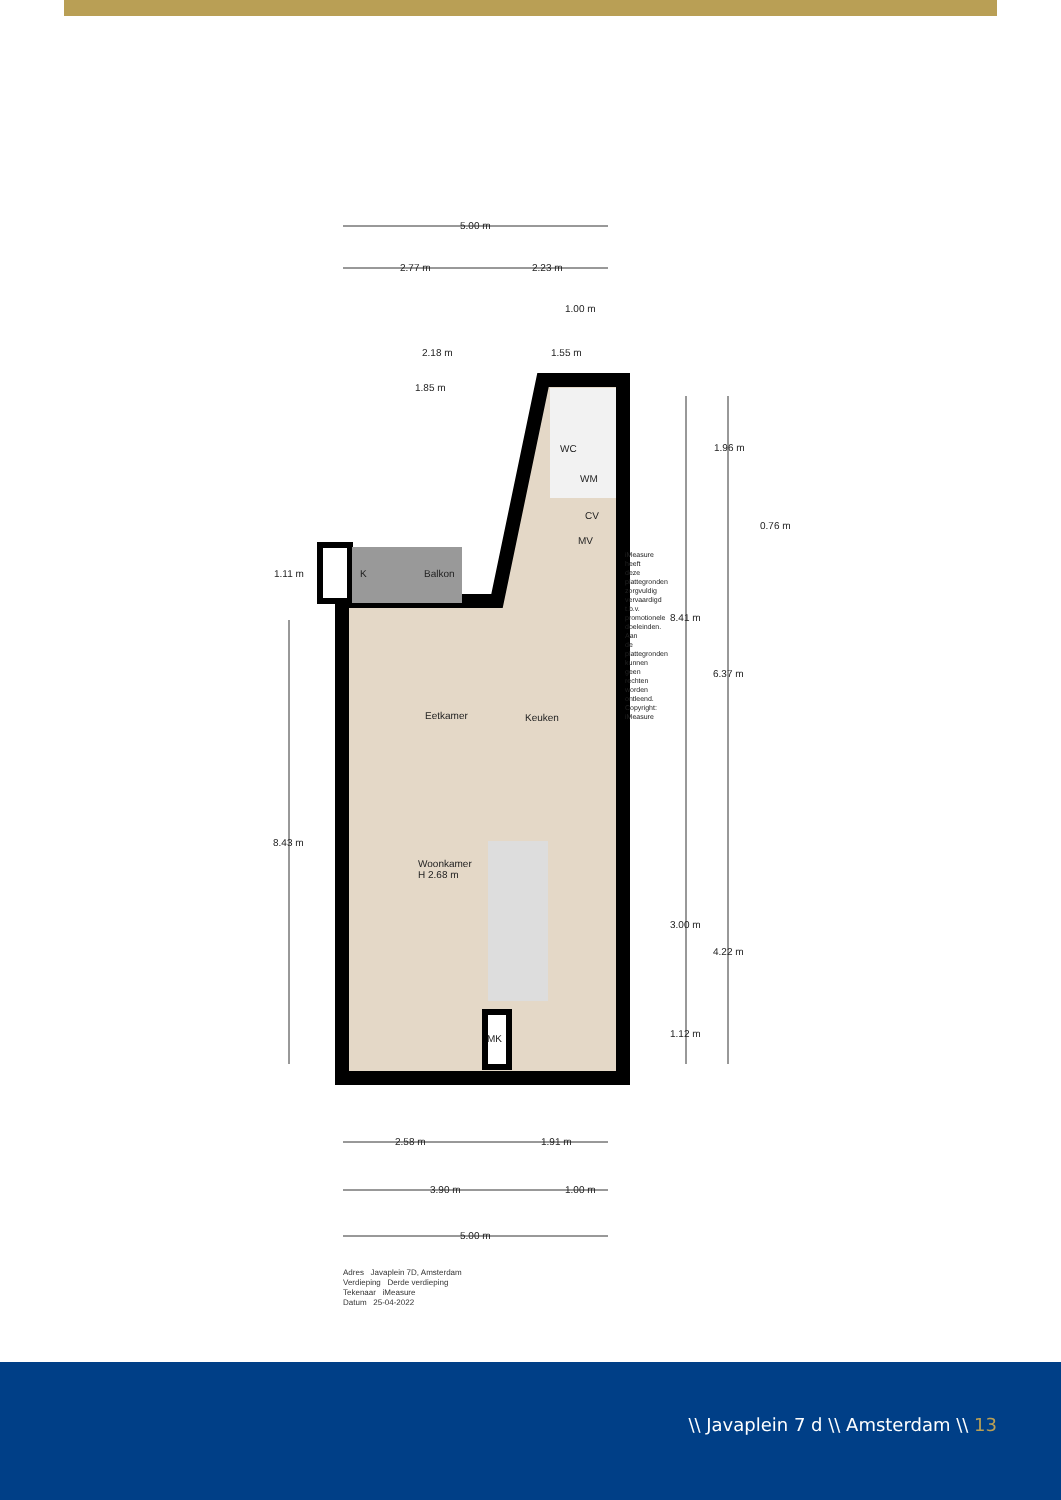5.00 m
2.77 m 2.23 m
1.00 m
2.18 m 1.55 m
1.85 m
WC
WM
CV
MV
0.76 m
1.96 m
1.11 m K Balkon
8.41 m
6.37 m
Eetkamer Keuken
8.43 m
Woonkamer
H 2.68 m
3.00 m
4.22 m
MK 1.12 m
2.58 m 1.91 m
3.90 m 1.00 m
5.00 m
iMeasure heeft deze plattegronden zorgvuldig vervaardigd t.b.v. promotionele doeleinden. Aan de plattegronden kunnen geen rechten worden ontleend. Copyright: iMeasure
Adres Javaplein 7D, Amsterdam
Verdieping Derde verdieping
Tekenaar iMeasure
Datum 25-04-2022
\\ Javaplein 7 d \\ Amsterdam \\ 13